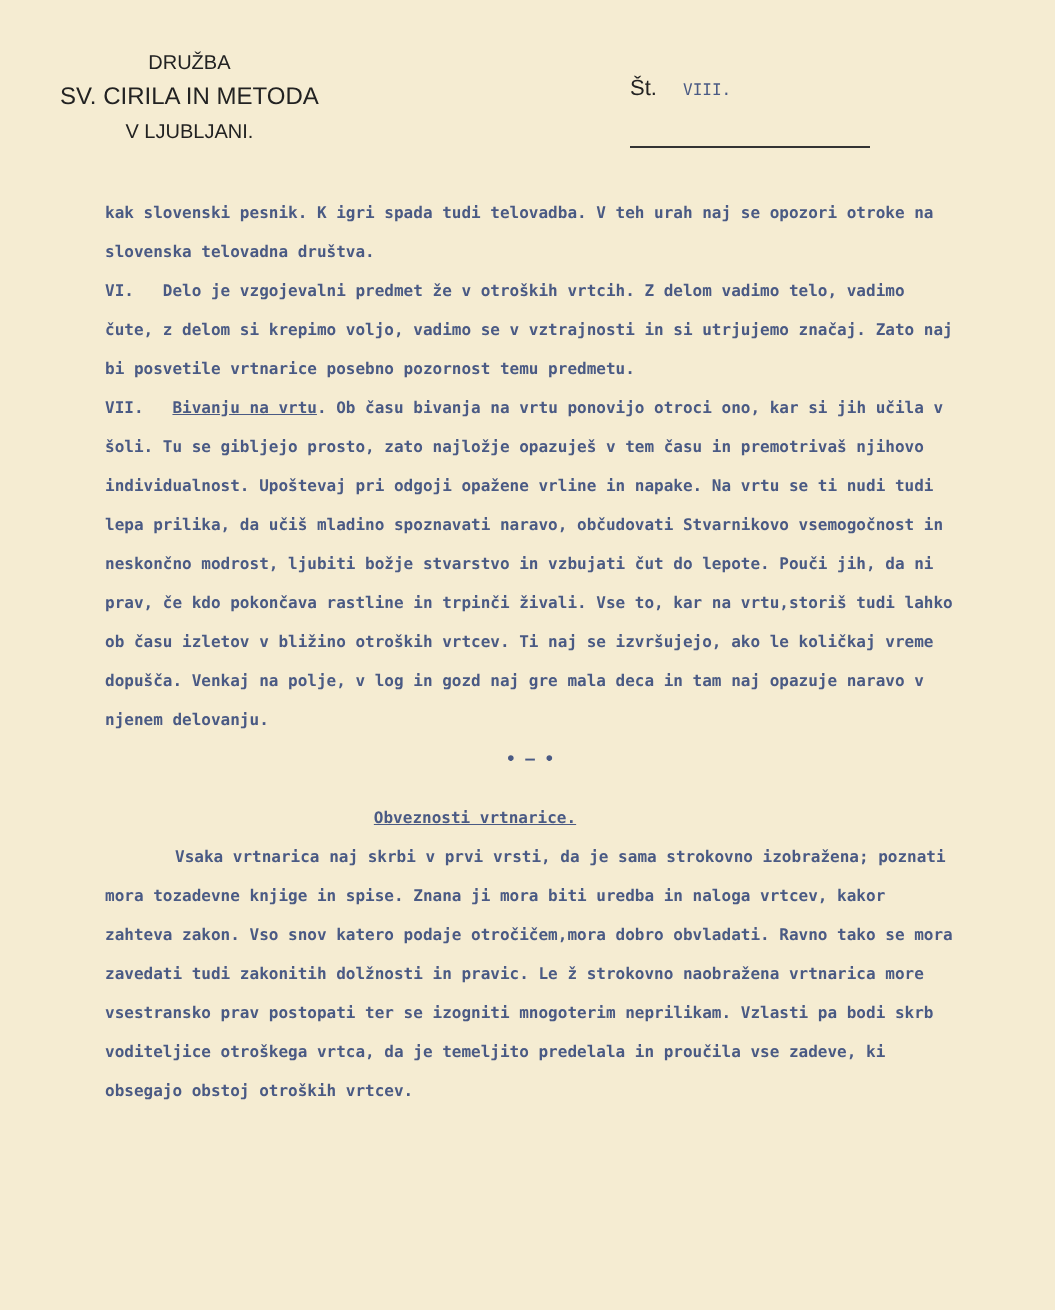DRUŽBA
SV. CIRILA IN METODA
V LJUBLJANI.
Št. VIII.
kak slovenski pesnik. K igri spada tudi telovadba. V teh urah naj se opozori otroke na slovenska telovadna društva.
VI. Delo je vzgojevalni predmet že v otroških vrtcih. Z delom vadimo telo, vadimo čute, z delom si krepimo voljo, vadimo se v vztrajnosti in si utrjujemo značaj. Zato naj bi posvetile vrtnarice posebno pozornost temu predmetu.
VII. Bivanju na vrtu. Ob času bivanja na vrtu ponovijo otroci ono, kar si jih učila v šoli. Tu se gibljejo prosto, zato najložje opazuješ v tem času in premotrivaš njihovo individualnost. Upoštevaj pri odgoji opažene vrline in napake. Na vrtu se ti nudi tudi lepa prilika, da učiš mladino spoznavati naravo, občudovati Stvarnikovo vsemogočnost in neskončno modrost, ljubiti božje stvarstvo in vzbujati čut do lepote. Pouči jih, da ni prav, če kdo pokončava rastline in trpinči živali. Vse to, kar na vrtu,storiš tudi lahko ob času izletov v bližino otroških vrtcev. Ti naj se izvršujejo, ako le količkaj vreme dopušča. Venkaj na polje, v log in gozd naj gre mala deca in tam naj opazuje naravo v njenem delovanju.
• — •
Obveznosti vrtnarice.
Vsaka vrtnarica naj skrbi v prvi vrsti, da je sama strokovno izobražena; poznati mora tozadevne knjige in spise. Znana ji mora biti uredba in naloga vrtcev, kakor zahteva zakon. Vso snov katero podaje otročičem,mora dobro obvladati. Ravno tako se mora zavedati tudi zakonitih dolžnosti in pravic. Le ž strokovno naobražena vrtnarica more vsestransko prav postopati ter se izogniti mnogoterim neprilikam. Vzlasti pa bodi skrb voditeljice otroškega vrtca, da je temeljito predelala in proučila vse zadeve, ki obsegajo obstoj otroških vrtcev.